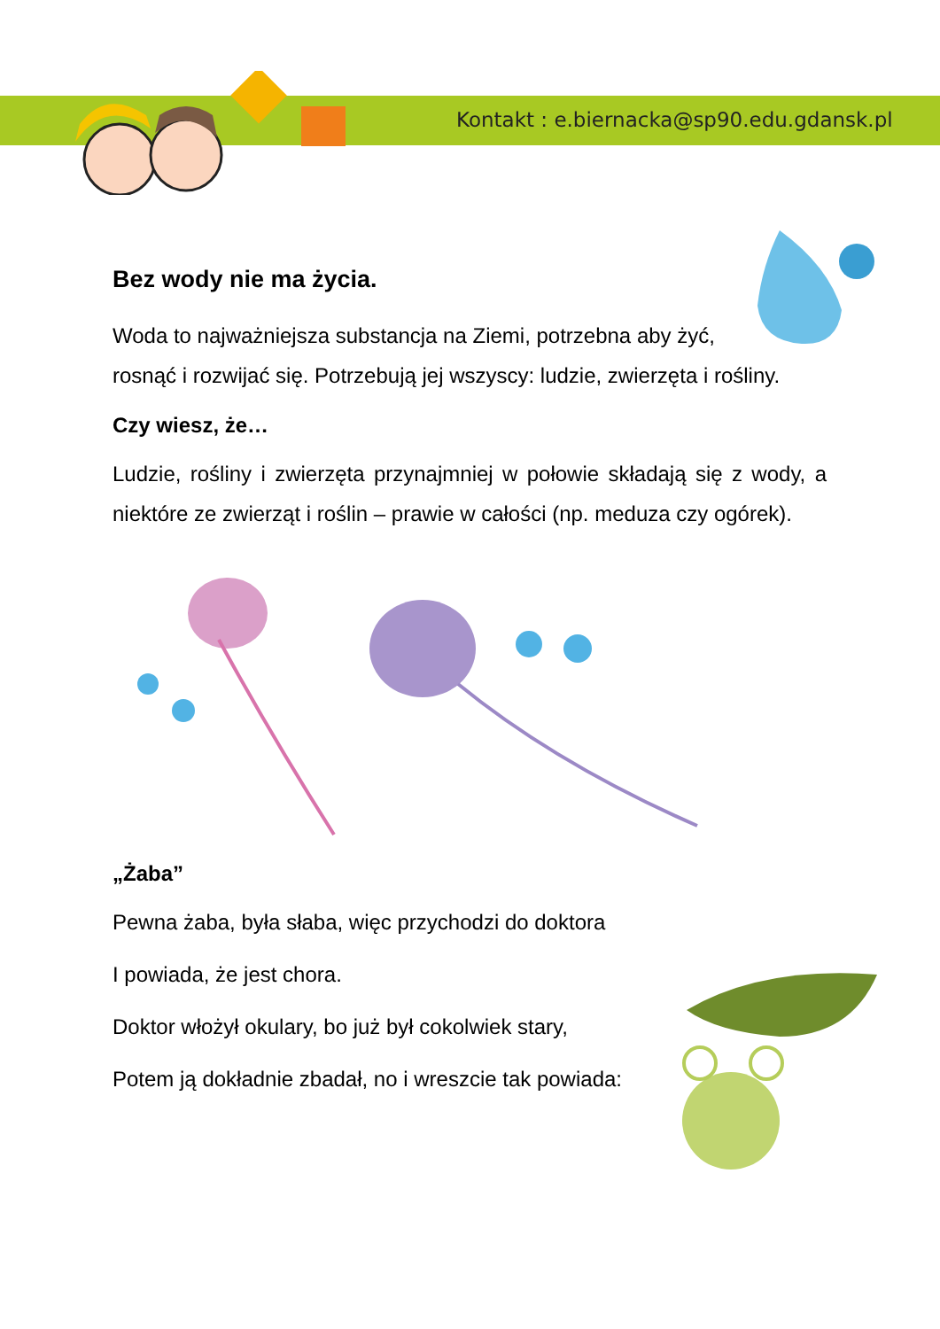Kontakt : e.biernacka@sp90.edu.gdansk.pl
Bez wody nie ma życia.
Woda to najważniejsza substancja na Ziemi, potrzebna aby żyć,
rosnąć i rozwijać się. Potrzebują jej wszyscy: ludzie, zwierzęta i rośliny.
Czy wiesz, że…
Ludzie, rośliny i zwierzęta przynajmniej w połowie składają się z wody, a niektóre ze zwierząt i roślin – prawie w całości (np. meduza czy ogórek).
„Żaba”
Pewna żaba, była słaba, więc przychodzi do doktora
I powiada, że jest chora.
Doktor włożył okulary, bo już był cokolwiek stary,
Potem ją dokładnie zbadał, no i wreszcie tak powiada: